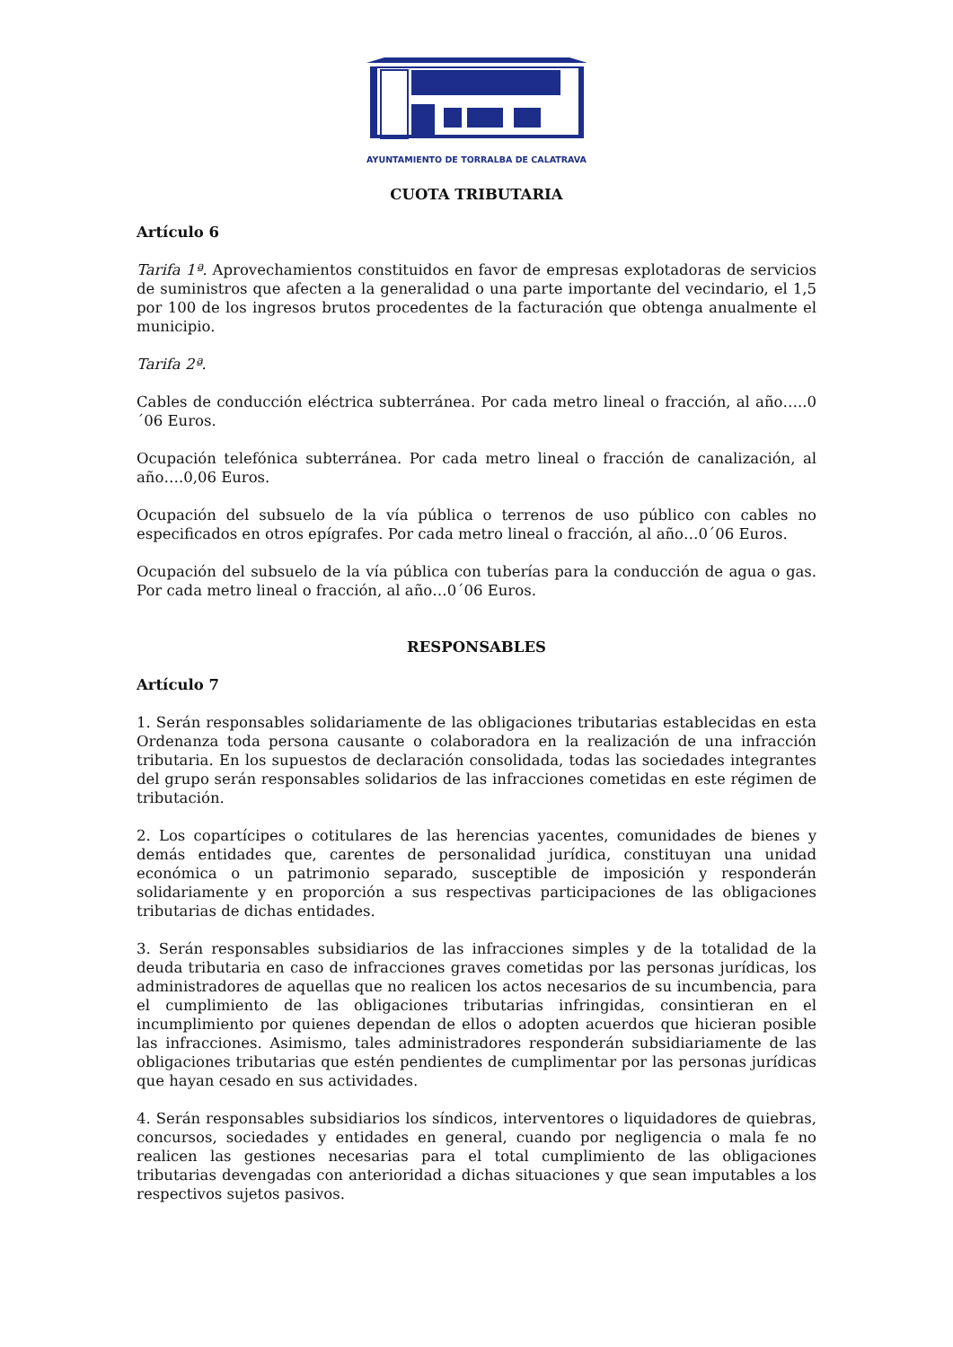AYUNTAMIENTO DE TORRALBA DE CALATRAVA
CUOTA TRIBUTARIA
Artículo 6
Tarifa 1ª. Aprovechamientos constituidos en favor de empresas explotadoras de servicios de suministros que afecten a la generalidad o una parte importante del vecindario, el 1,5 por 100 de los ingresos brutos procedentes de la facturación que obtenga anualmente el municipio.
Tarifa 2ª.
Cables de conducción eléctrica subterránea. Por cada metro lineal o fracción, al año…..0´06 Euros.
Ocupación telefónica subterránea. Por cada metro lineal o fracción de canalización, al año….0,06 Euros.
Ocupación del subsuelo de la vía pública o terrenos de uso público con cables no especificados en otros epígrafes. Por cada metro lineal o fracción, al año…0´06 Euros.
Ocupación del subsuelo de la vía pública con tuberías para la conducción de agua o gas. Por cada metro lineal o fracción, al año…0´06 Euros.
RESPONSABLES
Artículo 7
1. Serán responsables solidariamente de las obligaciones tributarias establecidas en esta Ordenanza toda persona causante o colaboradora en la realización de una infracción tributaria. En los supuestos de declaración consolidada, todas las sociedades integrantes del grupo serán responsables solidarios de las infracciones cometidas en este régimen de tributación.
2. Los copartícipes o cotitulares de las herencias yacentes, comunidades de bienes y demás entidades que, carentes de personalidad jurídica, constituyan una unidad económica o un patrimonio separado, susceptible de imposición y responderán solidariamente y en proporción a sus respectivas participaciones de las obligaciones tributarias de dichas entidades.
3. Serán responsables subsidiarios de las infracciones simples y de la totalidad de la deuda tributaria en caso de infracciones graves cometidas por las personas jurídicas, los administradores de aquellas que no realicen los actos necesarios de su incumbencia, para el cumplimiento de las obligaciones tributarias infringidas, consintieran en el incumplimiento por quienes dependan de ellos o adopten acuerdos que hicieran posible las infracciones. Asimismo, tales administradores responderán subsidiariamente de las obligaciones tributarias que estén pendientes de cumplimentar por las personas jurídicas que hayan cesado en sus actividades.
4. Serán responsables subsidiarios los síndicos, interventores o liquidadores de quiebras, concursos, sociedades y entidades en general, cuando por negligencia o mala fe no realicen las gestiones necesarias para el total cumplimiento de las obligaciones tributarias devengadas con anterioridad a dichas situaciones y que sean imputables a los respectivos sujetos pasivos.